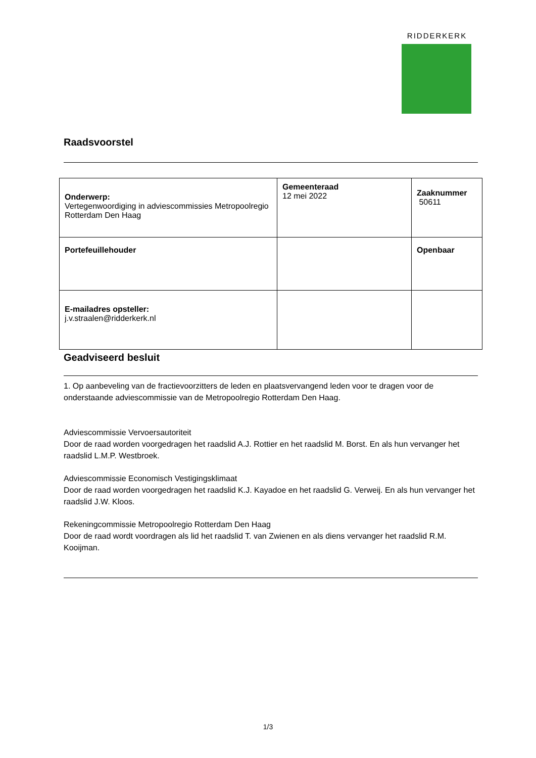RIDDERKERK
Raadsvoorstel
| Onderwerp: Vertegenwoordiging in adviescommissies Metropoolregio Rotterdam Den Haag | Gemeenteraad 12 mei 2022 | Zaaknummer 50611 |
| Portefeuillehouder | | Openbaar |
| E-mailadres opsteller: j.v.straalen@ridderkerk.nl | | |
Geadviseerd besluit
1. Op aanbeveling van de fractievoorzitters de leden en plaatsvervangend leden voor te dragen voor de onderstaande adviescommissie van de Metropoolregio Rotterdam Den Haag.
Adviescommissie Vervoersautoriteit
Door de raad worden voorgedragen het raadslid A.J. Rottier en het raadslid M. Borst. En als hun vervanger het raadslid L.M.P. Westbroek.
Adviescommissie Economisch Vestigingsklimaat
Door de raad worden voorgedragen het raadslid K.J. Kayadoe en het raadslid G. Verweij. En als hun vervanger het raadslid J.W. Kloos.
Rekeningcommissie Metropoolregio Rotterdam Den Haag
Door de raad wordt voordragen als lid het raadslid T. van Zwienen en als diens vervanger het raadslid R.M. Kooijman.
1/3